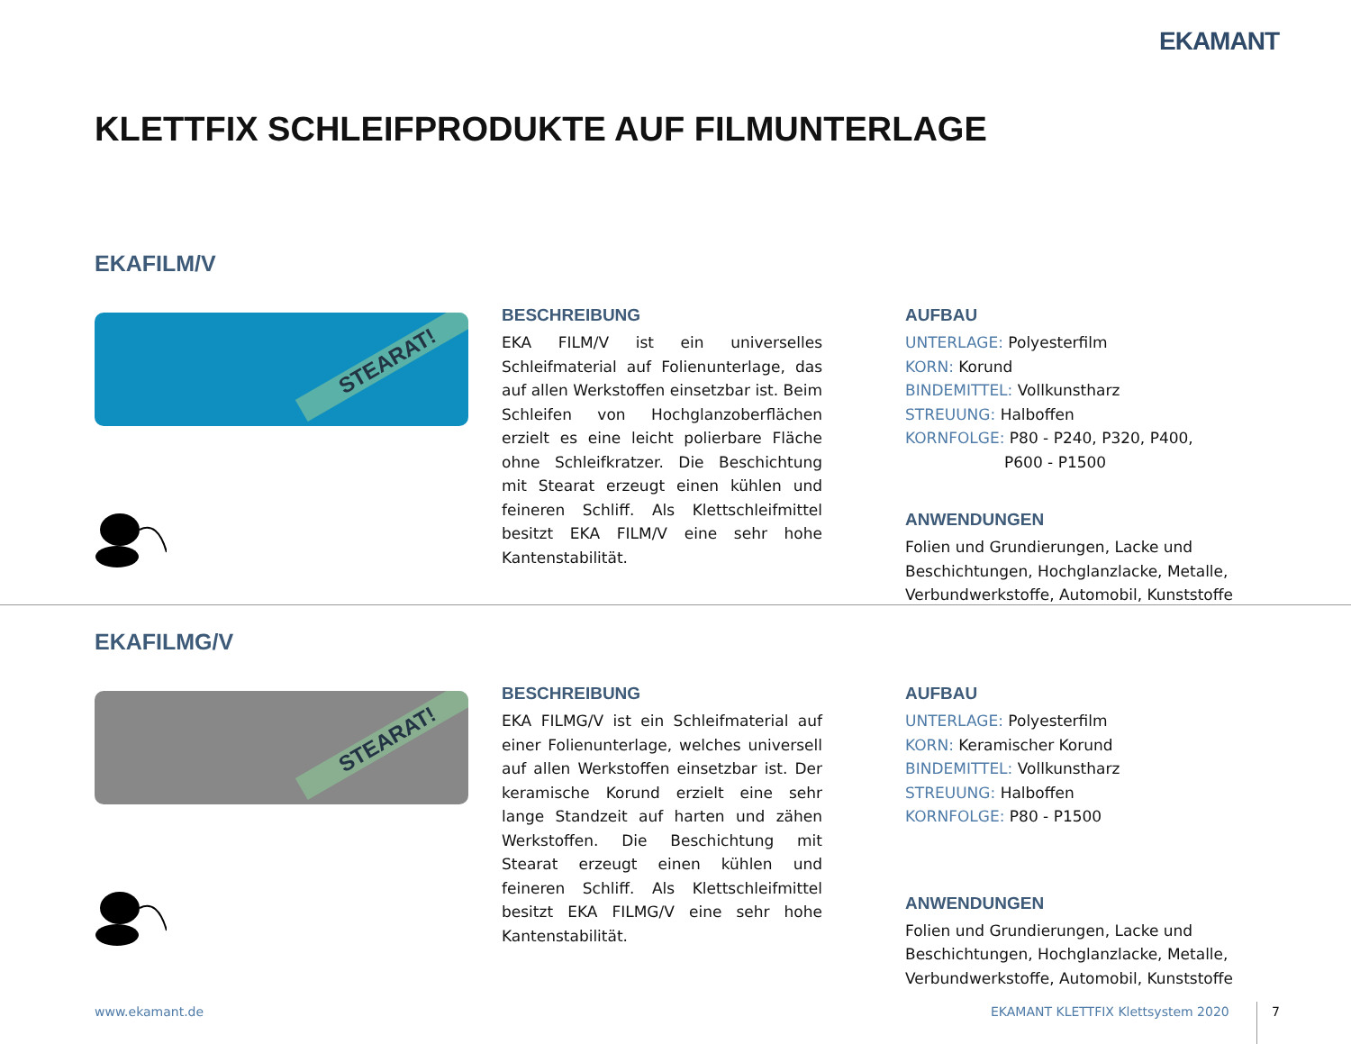EKAMANT
KLETTFIX SCHLEIFPRODUKTE AUF FILMUNTERLAGE
EKAFILM/V
STEARAT!
BESCHREIBUNG
EKA FILM/V ist ein universelles Schleifmaterial auf Folienunterlage, das auf allen Werkstoffen einsetzbar ist. Beim Schleifen von Hochglanzoberflächen erzielt es eine leicht polierbare Fläche ohne Schleifkratzer. Die Beschichtung mit Stearat erzeugt einen kühlen und feineren Schliff. Als Klettschleifmittel besitzt EKA FILM/V eine sehr hohe Kantenstabilität.
AUFBAU
UNTERLAGE: Polyesterfilm
KORN: Korund
BINDEMITTEL: Vollkunstharz
STREUUNG: Halboffen
KORNFOLGE: P80 - P240, P320, P400,
P600 - P1500
ANWENDUNGEN
Folien und Grundierungen, Lacke und Beschichtungen, Hochglanzlacke, Metalle, Verbundwerkstoffe, Automobil, Kunststoffe
EKAFILMG/V
STEARAT!
BESCHREIBUNG
EKA FILMG/V ist ein Schleifmaterial auf einer Folienunterlage, welches universell auf allen Werkstoffen einsetzbar ist. Der keramische Korund erzielt eine sehr lange Standzeit auf harten und zähen Werkstoffen. Die Beschichtung mit Stearat erzeugt einen kühlen und feineren Schliff. Als Klettschleifmittel besitzt EKA FILMG/V eine sehr hohe Kantenstabilität.
AUFBAU
UNTERLAGE: Polyesterfilm
KORN: Keramischer Korund
BINDEMITTEL: Vollkunstharz
STREUUNG: Halboffen
KORNFOLGE: P80 - P1500
ANWENDUNGEN
Folien und Grundierungen, Lacke und Beschichtungen, Hochglanzlacke, Metalle, Verbundwerkstoffe, Automobil, Kunststoffe
www.ekamant.de
EKAMANT KLETTFIX Klettsystem 2020
7